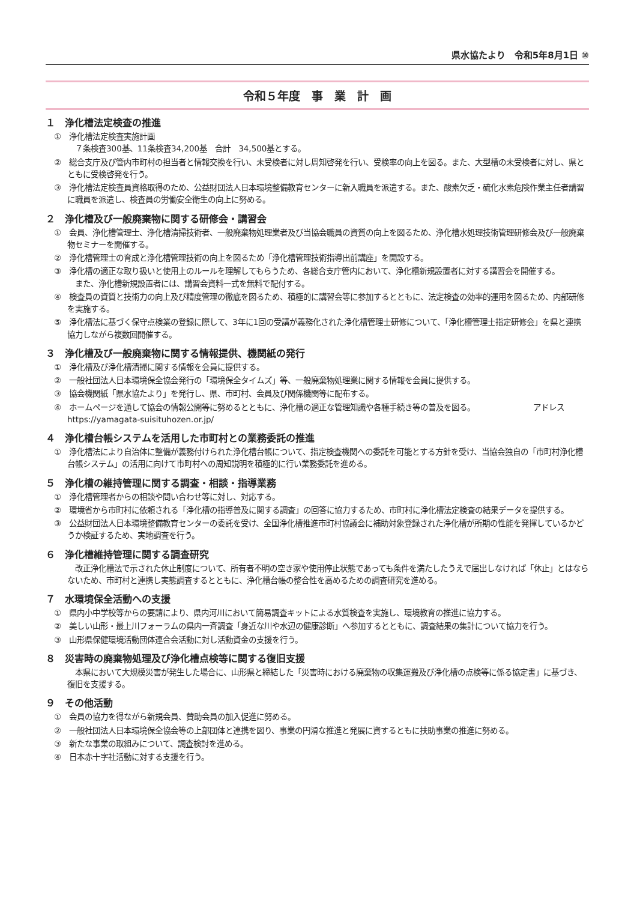県水協たより　令和5年8月1日 ⑩
令和５年度　事　業　計　画
１　浄化槽法定検査の推進
①　浄化槽法定検査実施計画
　７条検査300基、11条検査34,200基　合計　34,500基とする。
②　総合支庁及び管内市町村の担当者と情報交換を行い、未受検者に対し周知啓発を行い、受検率の向上を図る。また、大型槽の未受検者に対し、県とともに受検啓発を行う。
③　浄化槽法定検査員資格取得のため、公益財団法人日本環境整備教育センターに新入職員を派遣する。また、酸素欠乏・硫化水素危険作業主任者講習に職員を派遣し、検査員の労働安全衛生の向上に努める。
２　浄化槽及び一般廃棄物に関する研修会・講習会
①　会員、浄化槽管理士、浄化槽清掃技術者、一般廃棄物処理業者及び当協会職員の資質の向上を図るため、浄化槽水処理技術管理研修会及び一般廃棄物セミナーを開催する。
②　浄化槽管理士の育成と浄化槽管理技術の向上を図るため「浄化槽管理技術指導出前講座」を開設する。
③　浄化槽の適正な取り扱いと使用上のルールを理解してもらうため、各総合支庁管内において、浄化槽新規設置者に対する講習会を開催する。
　また、浄化槽新規設置者には、講習会資料一式を無料で配付する。
④　検査員の資質と技術力の向上及び精度管理の徹底を図るため、積極的に講習会等に参加するとともに、法定検査の効率的運用を図るため、内部研修を実施する。
⑤　浄化槽法に基づく保守点検業の登録に際して、3年に1回の受講が義務化された浄化槽管理士研修について、「浄化槽管理士指定研修会」を県と連携協力しながら複数回開催する。
３　浄化槽及び一般廃棄物に関する情報提供、機関紙の発行
①　浄化槽及び浄化槽清掃に関する情報を会員に提供する。
②　一般社団法人日本環境保全協会発行の「環境保全タイムズ」等、一般廃棄物処理業に関する情報を会員に提供する。
③　協会機関紙「県水協たより」を発行し、県、市町村、会員及び関係機関等に配布する。
④　ホームページを通して協会の情報公開等に努めるとともに、浄化槽の適正な管理知識や各種手続き等の普及を図る。　　　　　　　　アドレス　https://yamagata-suisituhozen.or.jp/
４　浄化槽台帳システムを活用した市町村との業務委託の推進
①　浄化槽法により自治体に整備が義務付けられた浄化槽台帳について、指定検査機関への委託を可能とする方針を受け、当協会独自の「市町村浄化槽台帳システム」の活用に向けて市町村への周知説明を積極的に行い業務委託を進める。
５　浄化槽の維持管理に関する調査・相談・指導業務
①　浄化槽管理者からの相談や問い合わせ等に対し、対応する。
②　環境省から市町村に依頼される「浄化槽の指導普及に関する調査」の回答に協力するため、市町村に浄化槽法定検査の結果データを提供する。
③　公益財団法人日本環境整備教育センターの委託を受け、全国浄化槽推進市町村協議会に補助対象登録された浄化槽が所期の性能を発揮しているかどうか検証するため、実地調査を行う。
６　浄化槽維持管理に関する調査研究
　改正浄化槽法で示された休止制度について、所有者不明の空き家や使用停止状態であっても条件を満たしたうえで届出しなければ「休止」とはならないため、市町村と連携し実態調査するとともに、浄化槽台帳の整合性を高めるための調査研究を進める。
７　水環境保全活動への支援
①　県内小中学校等からの要請により、県内河川において簡易調査キットによる水質検査を実施し、環境教育の推進に協力する。
②　美しい山形・最上川フォーラムの県内一斉調査「身近な川や水辺の健康診断」へ参加するとともに、調査結果の集計について協力を行う。
③　山形県保健環境活動団体連合会活動に対し活動資金の支援を行う。
８　災害時の廃棄物処理及び浄化槽点検等に関する復旧支援
　本県において大規模災害が発生した場合に、山形県と締結した「災害時における廃棄物の収集運搬及び浄化槽の点検等に係る協定書」に基づき、復旧を支援する。
９　その他活動
①　会員の協力を得ながら新規会員、賛助会員の加入促進に努める。
②　一般社団法人日本環境保全協会等の上部団体と連携を図り、事業の円滑な推進と発展に資するともに扶助事業の推進に努める。
③　新たな事業の取組みについて、調査検討を進める。
④　日本赤十字社活動に対する支援を行う。